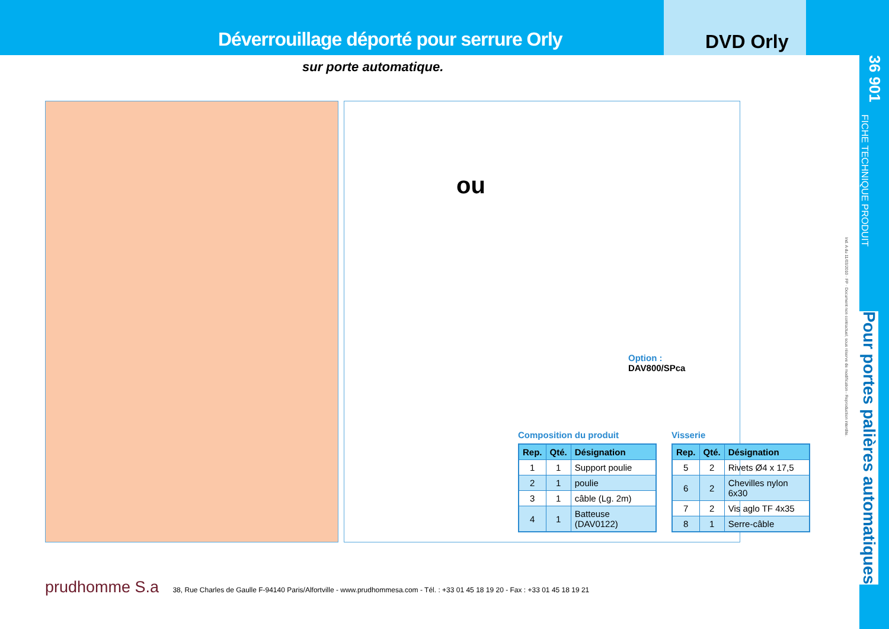Déverrouillage déporté pour serrure Orly
DVD Orly
sur porte automatique.
36 901
FICHE TECHNIQUE PRODUIT
Pour portes palières automatiques
Ind. A du 11/03/2010 · FP · Document non contractuel, sous réserve de modification - Reproduction interdite.
ou
Option :
DAV800/SPca
Composition du produit
| Rep. | Qté. | Désignation |
| --- | --- | --- |
| 1 | 1 | Support poulie |
| 2 | 1 | poulie |
| 3 | 1 | câble (Lg. 2m) |
| 4 | 1 | Batteuse (DAV0122) |
Visserie
| Rep. | Qté. | Désignation |
| --- | --- | --- |
| 5 | 2 | Rivets Ø4 x 17,5 |
| 6 | 2 | Chevilles nylon 6x30 |
| 7 | 2 | Vis aglo TF 4x35 |
| 8 | 1 | Serre-câble |
prudhomme S.a 38, Rue Charles de Gaulle F-94140 Paris/Alfortville - www.prudhommesa.com - Tél. : +33 01 45 18 19 20 - Fax : +33 01 45 18 19 21